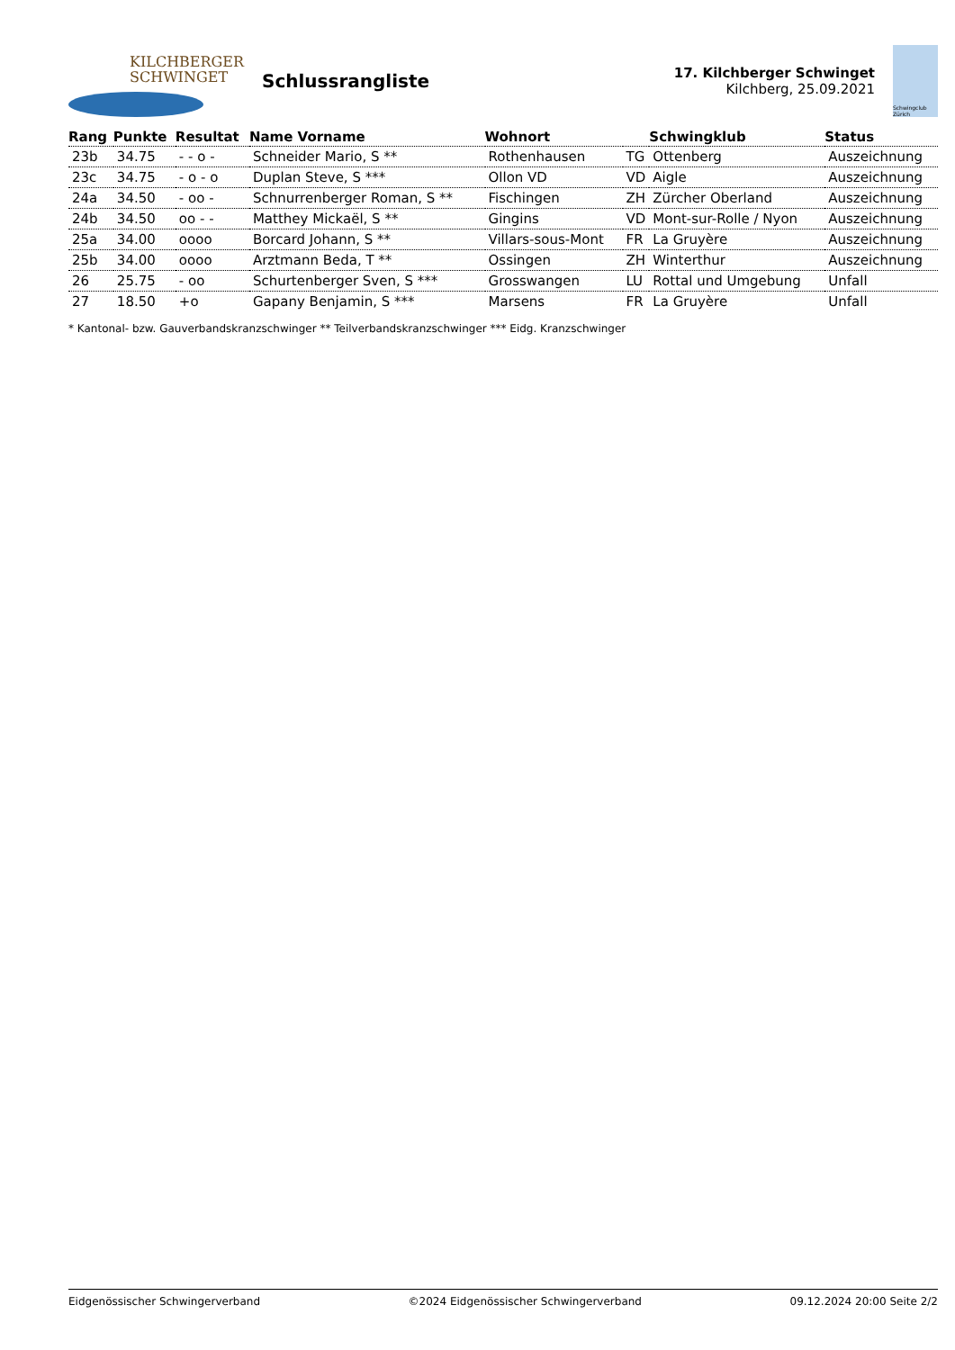KILCHBERGER
SCHWINGET
Schlussrangliste
17. Kilchberger Schwinget
Kilchberg, 25.09.2021
Schwingclub Zürich
| Rang | Punkte | Resultat | Name Vorname | Wohnort | | Schwingklub | Status |
| --- | --- | --- | --- | --- | --- | --- | --- |
| 23b | 34.75 | - - o - | Schneider Mario, S ** | Rothenhausen | TG | Ottenberg | Auszeichnung |
| 23c | 34.75 | - o - o | Duplan Steve, S *** | Ollon VD | VD | Aigle | Auszeichnung |
| 24a | 34.50 | - oo - | Schnurrenberger Roman, S ** | Fischingen | ZH | Zürcher Oberland | Auszeichnung |
| 24b | 34.50 | oo - - | Matthey Mickaël, S ** | Gingins | VD | Mont-sur-Rolle / Nyon | Auszeichnung |
| 25a | 34.00 | oooo | Borcard Johann, S ** | Villars-sous-Mont | FR | La Gruyère | Auszeichnung |
| 25b | 34.00 | oooo | Arztmann Beda, T ** | Ossingen | ZH | Winterthur | Auszeichnung |
| 26 | 25.75 | - oo | Schurtenberger Sven, S *** | Grosswangen | LU | Rottal und Umgebung | Unfall |
| 27 | 18.50 | +o | Gapany Benjamin, S *** | Marsens | FR | La Gruyère | Unfall |
* Kantonal- bzw. Gauverbandskranzschwinger ** Teilverbandskranzschwinger *** Eidg. Kranzschwinger
Eidgenössischer Schwingerverband ©2024 Eidgenössischer Schwingerverband 09.12.2024 20:00 Seite 2/2